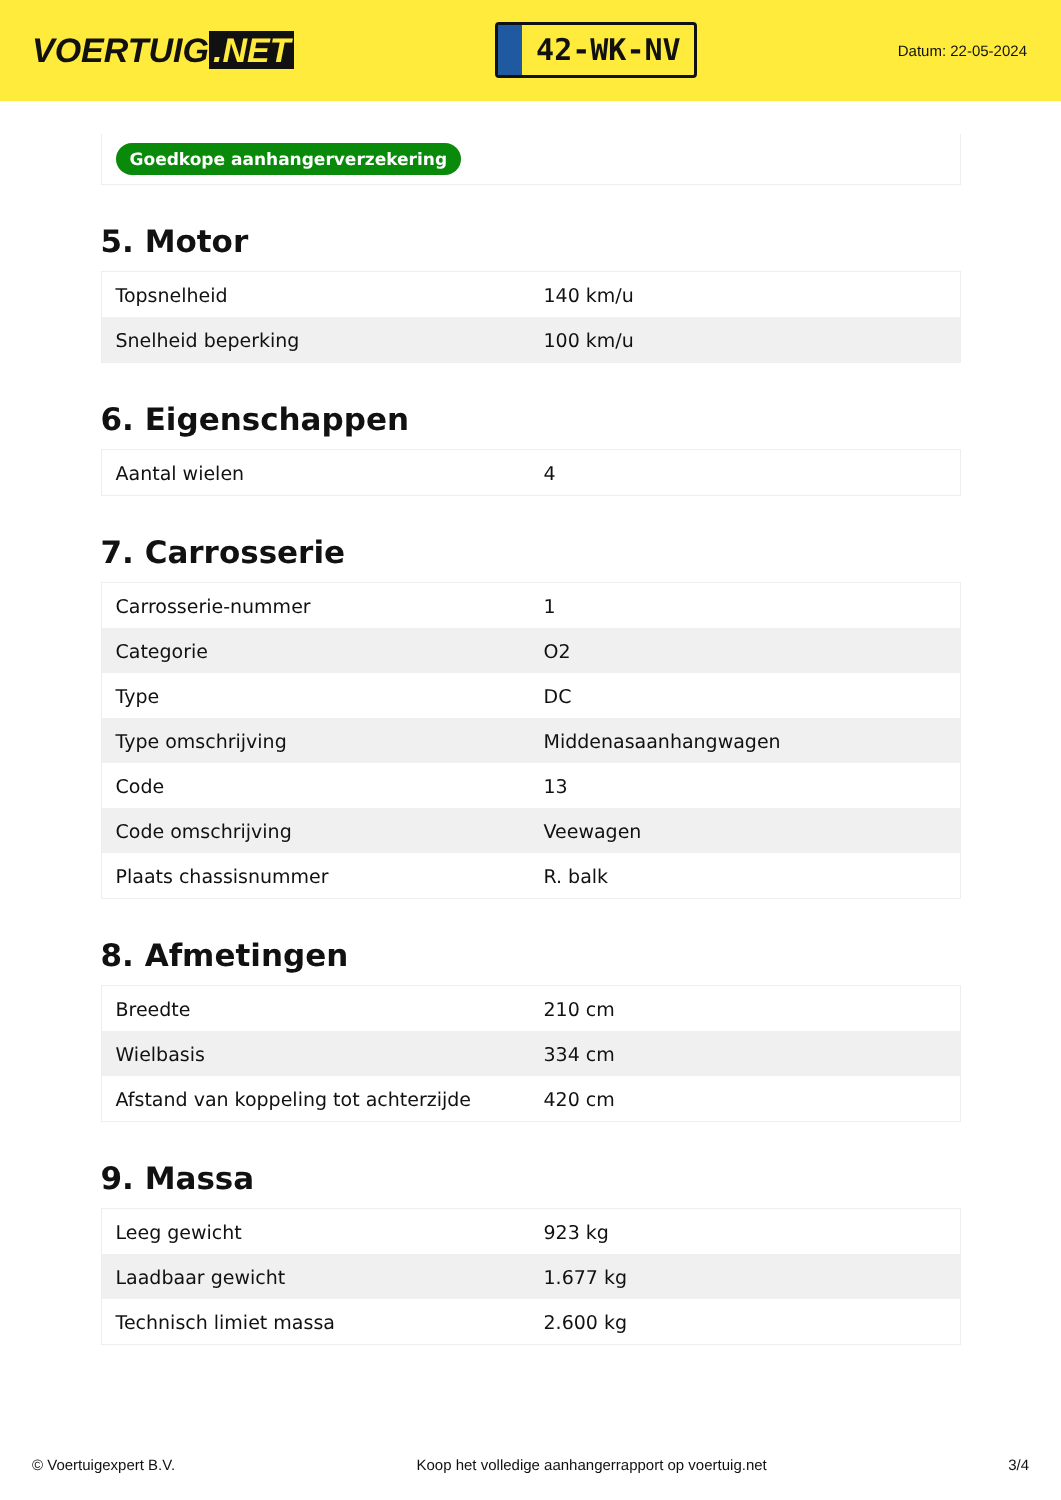VOERTUIG.NET
42-WK-NV
Datum: 22-05-2024
Goedkope aanhangerverzekering
5. Motor
| Topsnelheid | 140 km/u |
| Snelheid beperking | 100 km/u |
6. Eigenschappen
| Aantal wielen | 4 |
7. Carrosserie
| Carrosserie-nummer | 1 |
| Categorie | O2 |
| Type | DC |
| Type omschrijving | Middenasaanhangwagen |
| Code | 13 |
| Code omschrijving | Veewagen |
| Plaats chassisnummer | R. balk |
8. Afmetingen
| Breedte | 210 cm |
| Wielbasis | 334 cm |
| Afstand van koppeling tot achterzijde | 420 cm |
9. Massa
| Leeg gewicht | 923 kg |
| Laadbaar gewicht | 1.677 kg |
| Technisch limiet massa | 2.600 kg |
© Voertuigexpert B.V. Koop het volledige aanhangerrapport op voertuig.net 3/4